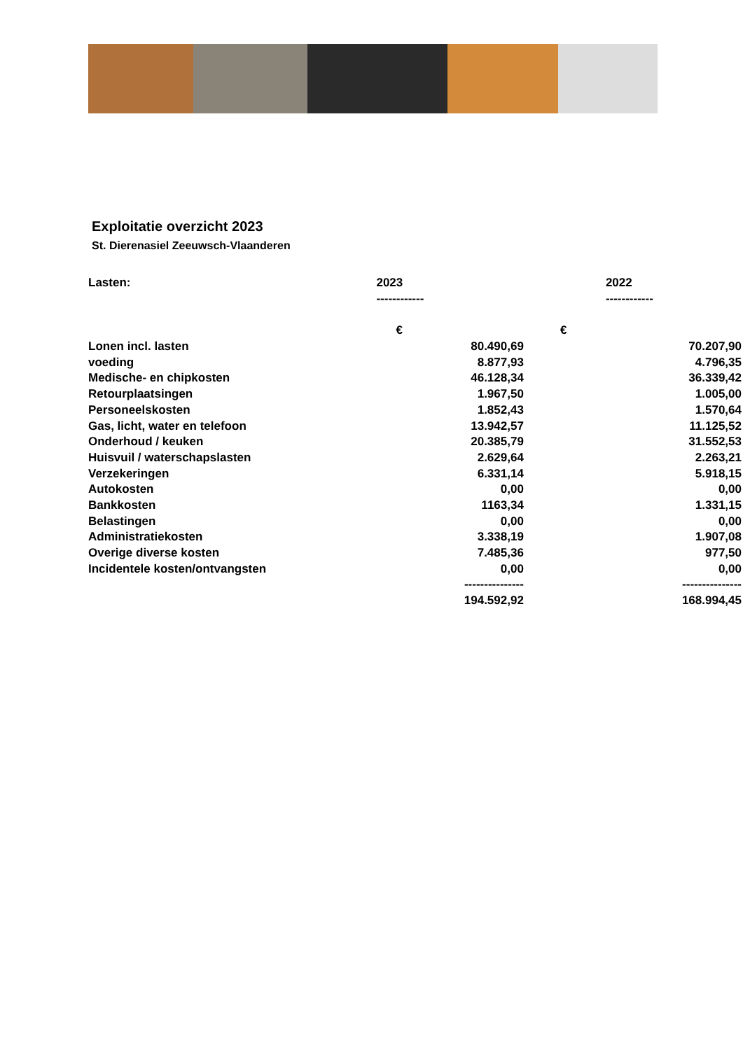Exploitatie overzicht 2023
St. Dierenasiel Zeeuwsch-Vlaanderen
| Lasten: | 2023 | 2022 |
| --- | --- | --- |
| | ------------ | ------------ |
| | € | € |
| Lonen incl. lasten | 80.490,69 | 70.207,90 |
| voeding | 8.877,93 | 4.796,35 |
| Medische- en chipkosten | 46.128,34 | 36.339,42 |
| Retourplaatsingen | 1.967,50 | 1.005,00 |
| Personeelskosten | 1.852,43 | 1.570,64 |
| Gas, licht, water en telefoon | 13.942,57 | 11.125,52 |
| Onderhoud / keuken | 20.385,79 | 31.552,53 |
| Huisvuil / waterschapslasten | 2.629,64 | 2.263,21 |
| Verzekeringen | 6.331,14 | 5.918,15 |
| Autokosten | 0,00 | 0,00 |
| Bankkosten | 1163,34 | 1.331,15 |
| Belastingen | 0,00 | 0,00 |
| Administratiekosten | 3.338,19 | 1.907,08 |
| Overige diverse kosten | 7.485,36 | 977,50 |
| Incidentele kosten/ontvangsten | 0,00 | 0,00 |
| | --------------- | --------------- |
| | 194.592,92 | 168.994,45 |